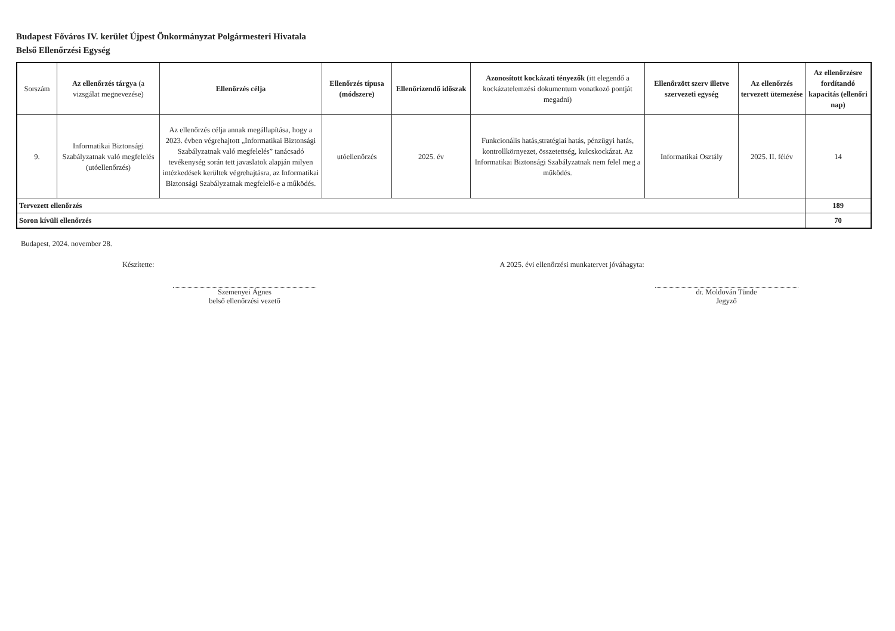Budapest Főváros IV. kerület Újpest Önkormányzat Polgármesteri Hivatala
Belső Ellenőrzési Egység
| Sorszám | Az ellenőrzés tárgya (a vizsgálat megnevezése) | Ellenőrzés célja | Ellenőrzés típusa (módszere) | Ellenőrizendő időszak | Azonosított kockázati tényezők (itt elegendő a kockázatelemzési dokumentum vonatkozó pontját megadni) | Ellenőrzött szerv illetve szervezeti egység | Az ellenőrzés tervezett ütemezése | Az ellenőrzésre fordítandó kapacitás (ellenőri nap) |
| --- | --- | --- | --- | --- | --- | --- | --- | --- |
| 9. | Informatikai Biztonsági Szabályzatnak való megfelelés (utóellenőrzés) | Az ellenőrzés célja annak megállapítása, hogy a 2023. évben végrehajtott „Informatikai Biztonsági Szabályzatnak való megfelelés” tanácsadó tevékenység során tett javaslatok alapján milyen intézkedések kerültek végrehajtásra, az Informatikai Biztonsági Szabályzatnak megfelelő-e a működés. | utóellenőrzés | 2025. év | Funkcionális hatás,stratégiai hatás, pénzügyi hatás, kontrollkörnyezet, összetettség, kulcskockázat. Az Informatikai Biztonsági Szabályzatnak nem felel meg a működés. | Informatikai Osztály | 2025. II. félév | 14 |
| Tervezett ellenőrzés | | | | | | | | 189 |
| Soron kívüli ellenőrzés | | | | | | | | 70 |
Budapest, 2024. november 28.
Készítette:
Szemenyei Ágnes
belső ellenőrzési vezető
A 2025. évi ellenőrzési munkatervet jóváhagyta:
dr. Moldován Tünde
Jegyző